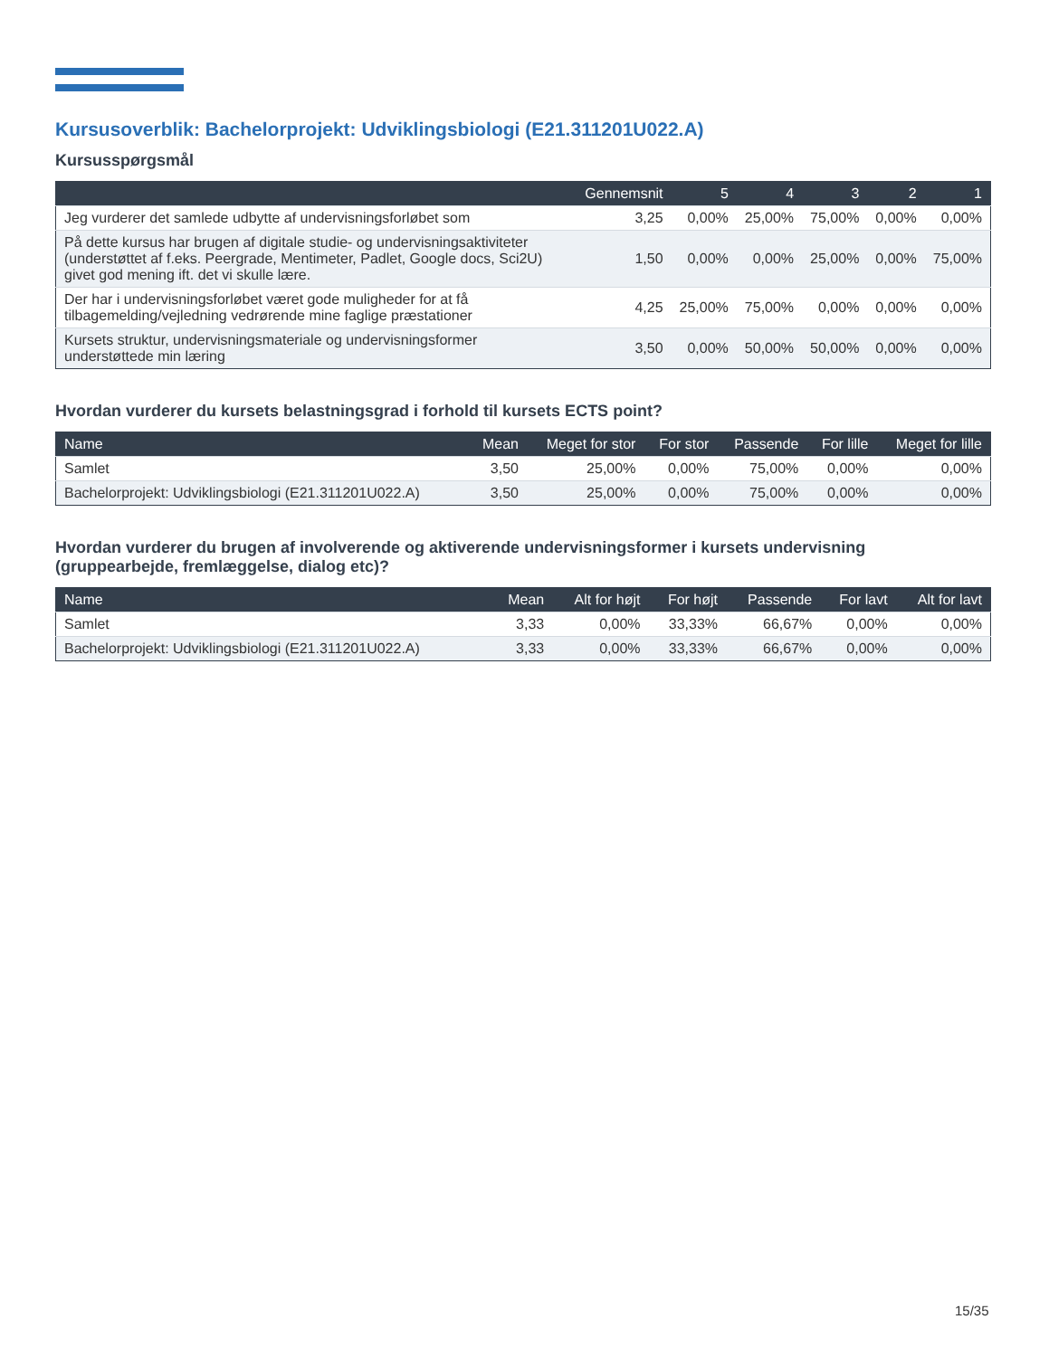Kursusoverblik: Bachelorprojekt: Udviklingsbiologi (E21.311201U022.A)
Kursusspørgsmål
| | Gennemsnit | 5 | 4 | 3 | 2 | 1 |
| --- | --- | --- | --- | --- | --- | --- |
| Jeg vurderer det samlede udbytte af undervisningsforløbet som | 3,25 | 0,00% | 25,00% | 75,00% | 0,00% | 0,00% |
| På dette kursus har brugen af digitale studie- og undervisningsaktiviteter (understøttet af f.eks. Peergrade, Mentimeter, Padlet, Google docs, Sci2U) givet god mening ift. det vi skulle lære. | 1,50 | 0,00% | 0,00% | 25,00% | 0,00% | 75,00% |
| Der har i undervisningsforløbet været gode muligheder for at få tilbagemelding/vejledning vedrørende mine faglige præstationer | 4,25 | 25,00% | 75,00% | 0,00% | 0,00% | 0,00% |
| Kursets struktur, undervisningsmateriale og undervisningsformer understøttede min læring | 3,50 | 0,00% | 50,00% | 50,00% | 0,00% | 0,00% |
Hvordan vurderer du kursets belastningsgrad i forhold til kursets ECTS point?
| Name | Mean | Meget for stor | For stor | Passende | For lille | Meget for lille |
| --- | --- | --- | --- | --- | --- | --- |
| Samlet | 3,50 | 25,00% | 0,00% | 75,00% | 0,00% | 0,00% |
| Bachelorprojekt: Udviklingsbiologi (E21.311201U022.A) | 3,50 | 25,00% | 0,00% | 75,00% | 0,00% | 0,00% |
Hvordan vurderer du brugen af involverende og aktiverende undervisningsformer i kursets undervisning (gruppearbejde, fremlæggelse, dialog etc)?
| Name | Mean | Alt for højt | For højt | Passende | For lavt | Alt for lavt |
| --- | --- | --- | --- | --- | --- | --- |
| Samlet | 3,33 | 0,00% | 33,33% | 66,67% | 0,00% | 0,00% |
| Bachelorprojekt: Udviklingsbiologi (E21.311201U022.A) | 3,33 | 0,00% | 33,33% | 66,67% | 0,00% | 0,00% |
15/35